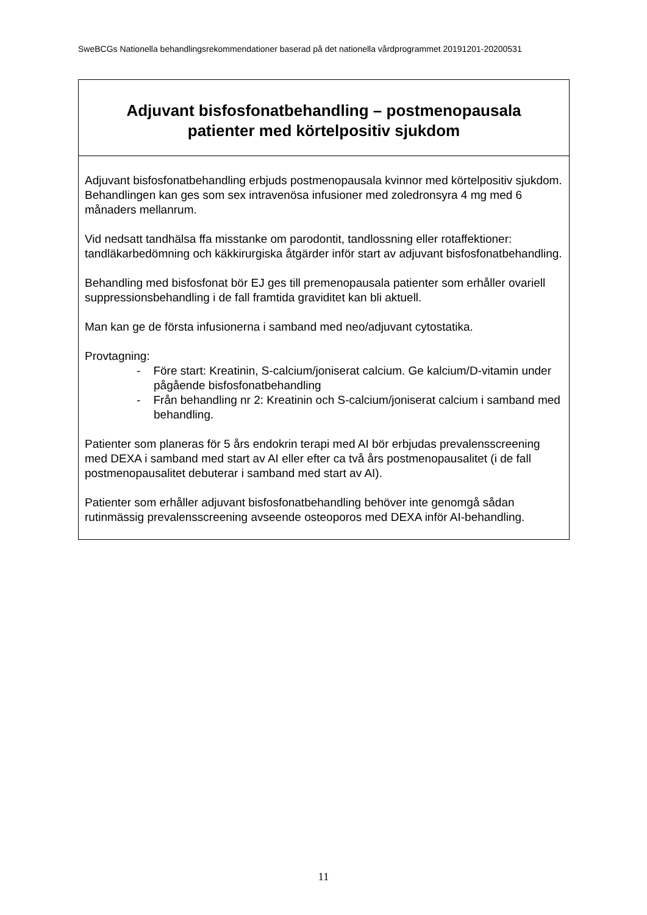SweBCGs Nationella behandlingsrekommendationer baserad på det nationella vårdprogrammet 20191201-20200531
| Adjuvant bisfosfonatbehandling – postmenopausala patienter med körtelpositiv sjukdom |
| --- |
| Adjuvant bisfosfonatbehandling erbjuds postmenopausala kvinnor med körtelpositiv sjukdom. Behandlingen kan ges som sex intravenösa infusioner med zoledronsyra 4 mg med 6 månaders mellanrum. Vid nedsatt tandhälsa ffa misstanke om parodontit, tandlossning eller rotaffektioner: tandläkarbedömning och käkkirurgiska åtgärder inför start av adjuvant bisfosfonatbehandling. Behandling med bisfosfonat bör EJ ges till premenopausala patienter som erhåller ovariell suppressionsbehandling i de fall framtida graviditet kan bli aktuell. Man kan ge de första infusionerna i samband med neo/adjuvant cytostatika. Provtagning: - Före start: Kreatinin, S-calcium/joniserat calcium. Ge kalcium/D-vitamin under pågående bisfosfonatbehandling - Från behandling nr 2: Kreatinin och S-calcium/joniserat calcium i samband med behandling. Patienter som planeras för 5 års endokrin terapi med AI bör erbjudas prevalensscreening med DEXA i samband med start av AI eller efter ca två års postmenopausalitet (i de fall postmenopausalitet debuterar i samband med start av AI). Patienter som erhåller adjuvant bisfosfonatbehandling behöver inte genomgå sådan rutinmässig prevalensscreening avseende osteoporos med DEXA inför AI-behandling. |
11